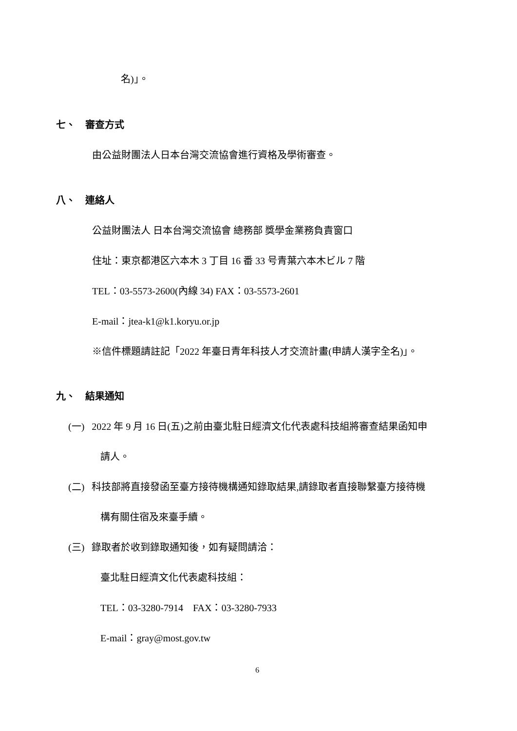名)」。
七、 審查方式
由公益財團法人日本台灣交流協會進行資格及學術審查。
八、 連絡人
公益財團法人 日本台灣交流協會 總務部 獎學金業務負責窗口
住址：東京都港区六本木 3 丁目 16 番 33 号青葉六本木ビル 7 階
TEL：03-5573-2600(內線 34) FAX：03-5573-2601
E-mail：jtea-k1@k1.koryu.or.jp
※信件標題請註記「2022 年臺日青年科技人才交流計畫(申請人漢字全名)」。
九、 結果通知
(一) 2022 年 9 月 16 日(五)之前由臺北駐日經濟文化代表處科技組將審查結果函知申
請人。
(二) 科技部將直接發函至臺方接待機構通知錄取結果,請錄取者直接聯繫臺方接待機
構有關住宿及來臺手續。
(三) 錄取者於收到錄取通知後，如有疑問請洽：
臺北駐日經濟文化代表處科技組：
TEL：03-3280-7914 FAX：03-3280-7933
E-mail：gray@most.gov.tw
6